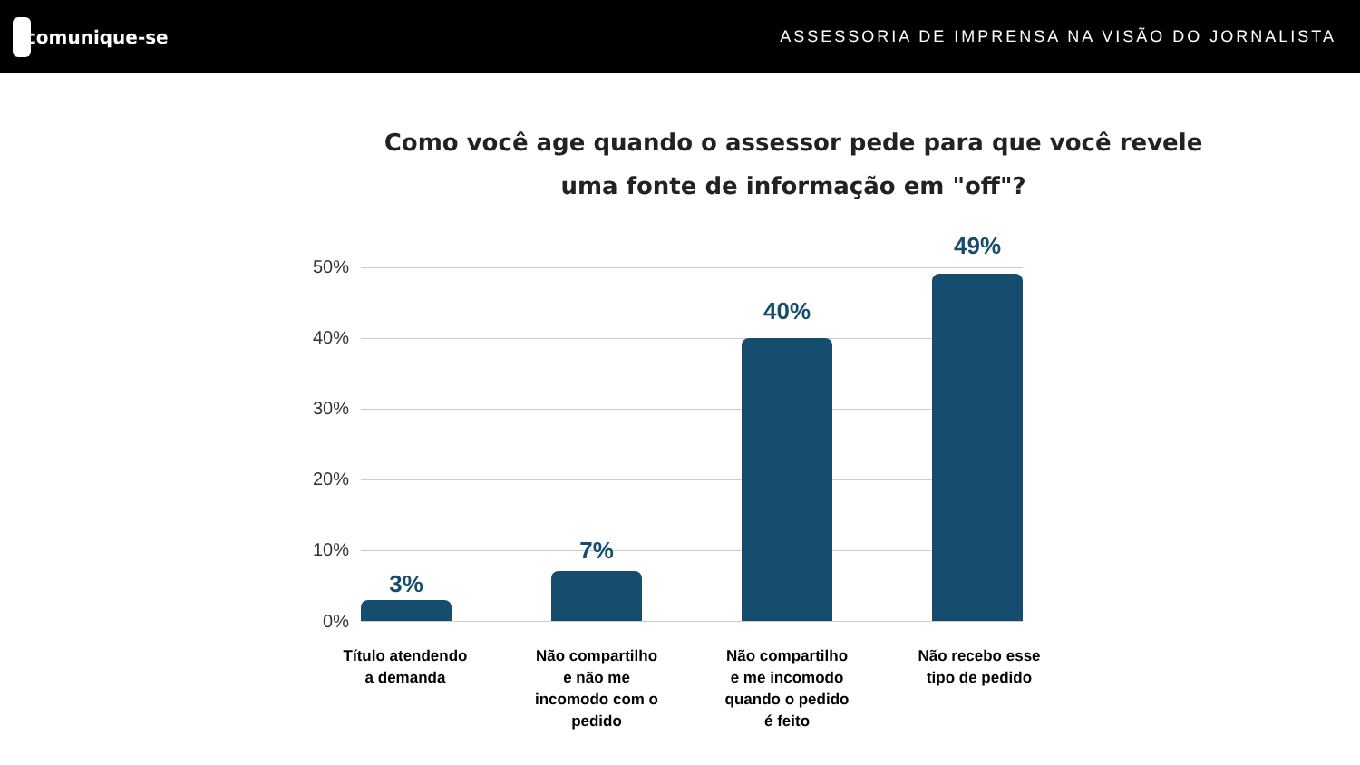comunique-se
ASSESSORIA DE IMPRENSA NA VISÃO DO JORNALISTA
Como você age quando o assessor pede para que você revele
uma fonte de informação em "off"?
50%
40%
30%
20%
10%
0%
3%
7%
40%
49%
Título atendendo a demanda
Não compartilho e não me incomodo com o pedido
Não compartilho e me incomodo quando o pedido é feito
Não recebo esse tipo de pedido